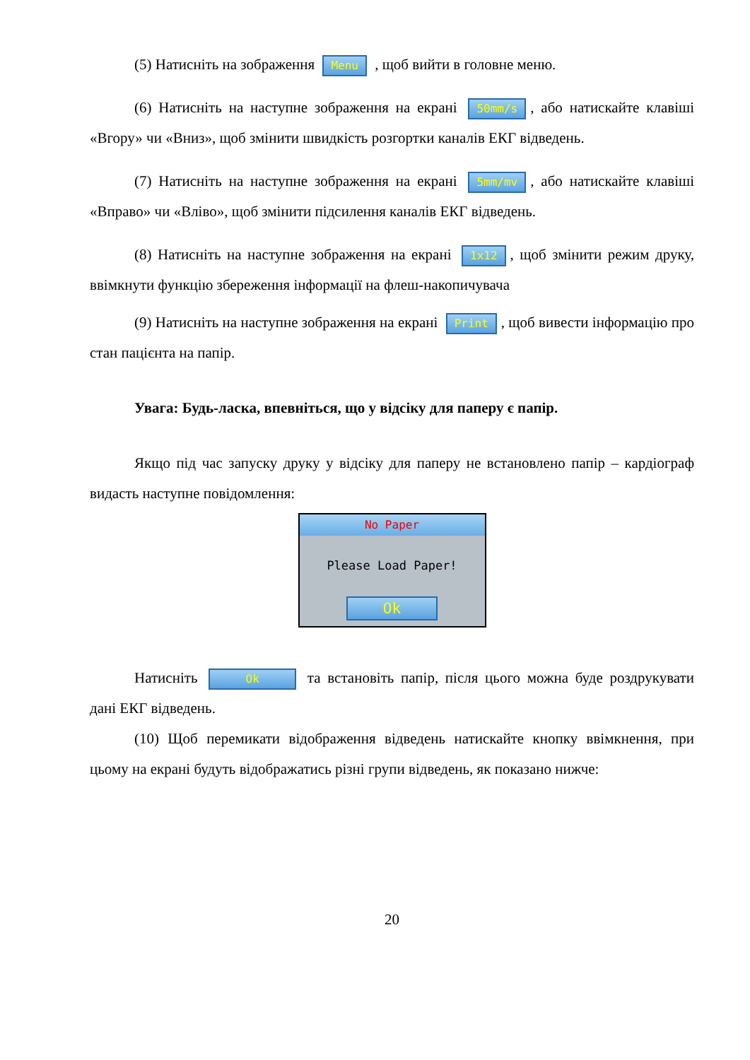(5) Натисніть на зображення Menu , щоб вийти в головне меню.
(6) Натисніть на наступне зображення на екрані 50mm/s, або натискайте клавіші «Вгору» чи «Вниз», щоб змінити швидкість розгортки каналів ЕКГ відведень.
(7) Натисніть на наступне зображення на екрані 5mm/mv, або натискайте клавіші «Вправо» чи «Вліво», щоб змінити підсилення каналів ЕКГ відведень.
(8) Натисніть на наступне зображення на екрані 1x12, щоб змінити режим друку, ввімкнути функцію збереження інформації на флеш-накопичувача
(9) Натисніть на наступне зображення на екрані Print, щоб вивести інформацію про стан пацієнта на папір.
Увага: Будь-ласка, впевніться, що у відсіку для паперу є папір.
Якщо під час запуску друку у відсіку для паперу не встановлено папір – кардіограф видасть наступне повідомлення:
No Paper
Please Load Paper!
Ok
Натисніть Ok та встановіть папір, після цього можна буде роздрукувати дані ЕКГ відведень.
(10) Щоб перемикати відображення відведень натискайте кнопку ввімкнення, при цьому на екрані будуть відображатись різні групи відведень, як показано нижче:
20